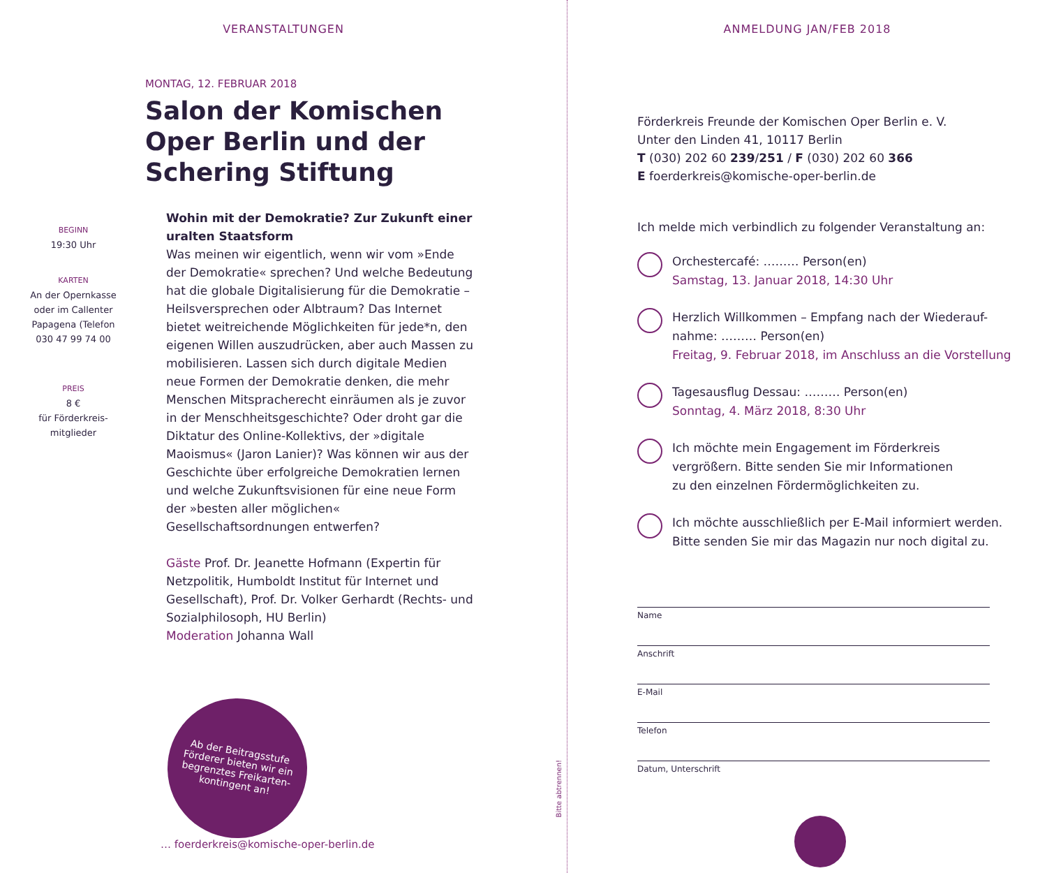VERANSTALTUNGEN
MONTAG, 12. FEBRUAR 2018
Salon der Komischen
Oper Berlin und der
Schering Stiftung
BEGINN
19:30 Uhr
KARTEN
An der Opernkasse
oder im Callenter
Papagena (Telefon
030 47 99 74 00
PREIS
8 €
für Förderkreis-
mitglieder
Wohin mit der Demokratie? Zur Zukunft einer uralten Staatsform
Was meinen wir eigentlich, wenn wir vom »Ende der Demokratie« sprechen? Und welche Bedeutung hat die globale Digitalisierung für die Demokratie – Heilsversprechen oder Albtraum? Das Internet bietet weitreichende Möglichkeiten für jede*n, den eigenen Willen auszudrücken, aber auch Massen zu mobilisieren. Lassen sich durch digitale Medien neue Formen der Demokratie denken, die mehr Menschen Mitspracherecht einräumen als je zuvor in der Menschheitsgeschichte? Oder droht gar die Diktatur des Online-Kollektivs, der »digitale Maoismus« (Jaron Lanier)? Was können wir aus der Geschichte über erfolgreiche Demokratien lernen und welche Zukunftsvisionen für eine neue Form der »besten aller möglichen« Gesellschaftsordnungen entwerfen?
Gäste Prof. Dr. Jeanette Hofmann (Expertin für Netzpolitik, Humboldt Institut für Internet und Gesellschaft), Prof. Dr. Volker Gerhardt (Rechts- und Sozialphilosoph, HU Berlin)
Moderation Johanna Wall
Ab der Beitragsstufe Förderer bieten wir ein begrenztes Freikarten-kontingent an!
… foerderkreis@komische-oper-berlin.de
Bitte abtrennen!
ANMELDUNG JAN/FEB 2018
Förderkreis Freunde der Komischen Oper Berlin e. V.
Unter den Linden 41, 10117 Berlin
T (030) 202 60 239/251 / F (030) 202 60 366
E foerderkreis@komische-oper-berlin.de
Ich melde mich verbindlich zu folgender Veranstaltung an:
Orchestercafé: ……… Person(en)
Samstag, 13. Januar 2018, 14:30 Uhr
Herzlich Willkommen – Empfang nach der Wiederauf-
nahme: ……… Person(en)
Freitag, 9. Februar 2018, im Anschluss an die Vorstellung
Tagesausflug Dessau: ……… Person(en)
Sonntag, 4. März 2018, 8:30 Uhr
Ich möchte mein Engagement im Förderkreis
vergrößern. Bitte senden Sie mir Informationen
zu den einzelnen Fördermöglichkeiten zu.
Ich möchte ausschließlich per E-Mail informiert werden.
Bitte senden Sie mir das Magazin nur noch digital zu.
Name
Anschrift
E-Mail
Telefon
Datum, Unterschrift